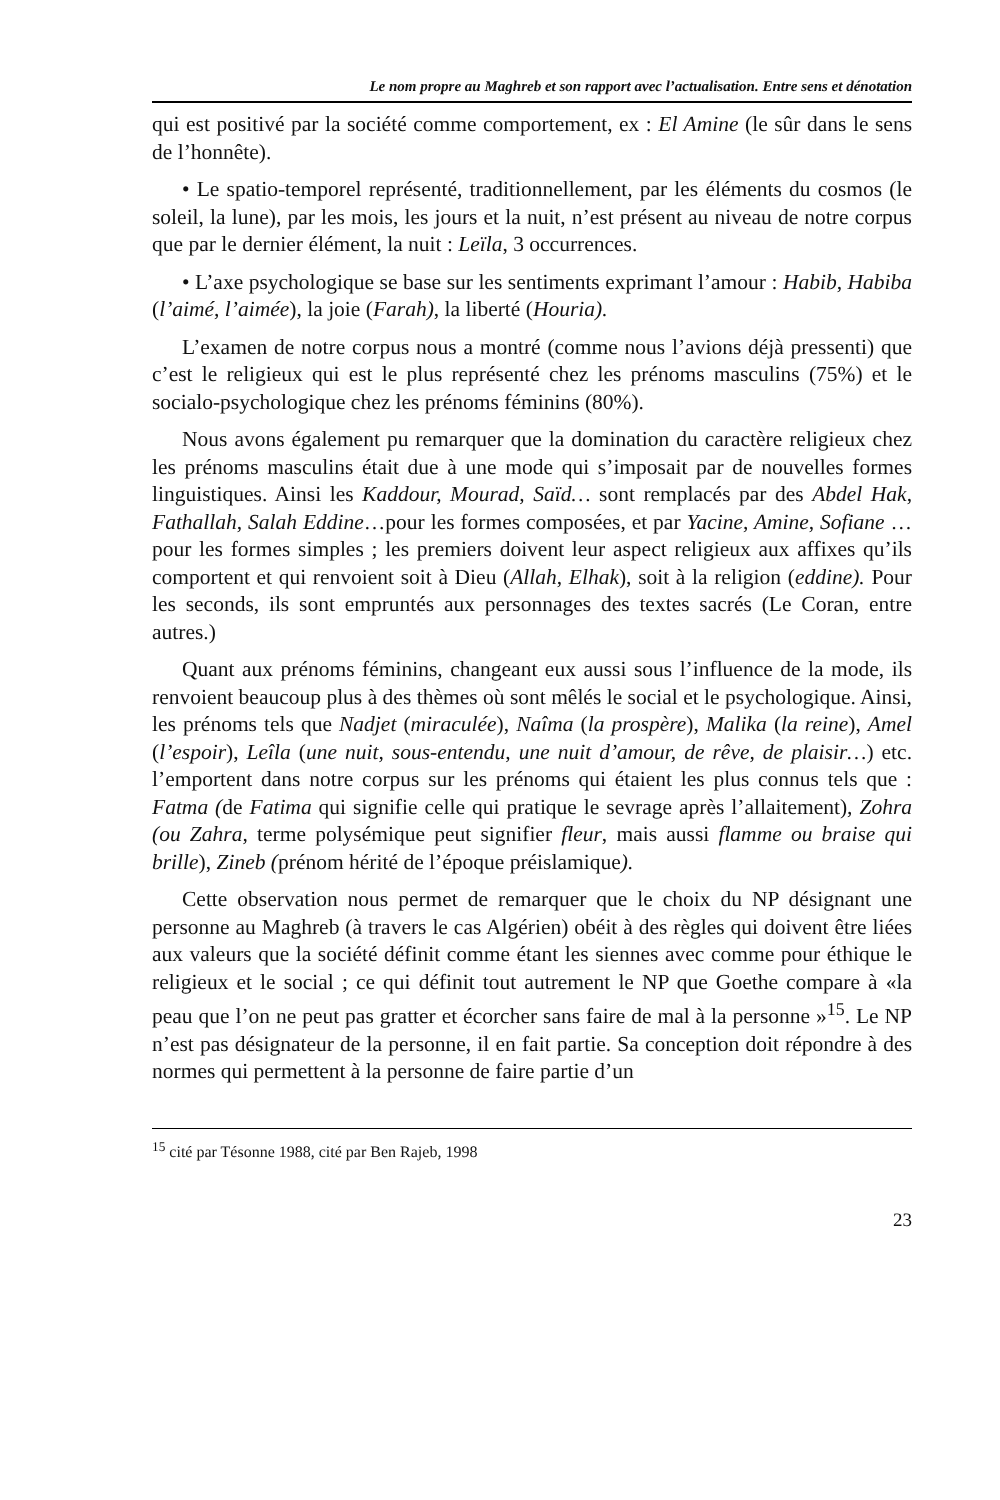Le nom propre au Maghreb et son rapport avec l’actualisation. Entre sens et dénotation
qui est positivé par la société comme comportement, ex : El Amine (le sûr dans le sens de l’honnête).
• Le spatio-temporel représenté, traditionnellement, par les éléments du cosmos (le soleil, la lune), par les mois, les jours et la nuit, n’est présent au niveau de notre corpus que par le dernier élément, la nuit : Leïla, 3 occurrences.
• L’axe psychologique se base sur les sentiments exprimant l’amour : Habib, Habiba (l’aimé, l’aimée), la joie (Farah), la liberté (Houria).
L’examen de notre corpus nous a montré (comme nous l’avions déjà pressenti) que c’est le religieux qui est le plus représenté chez les prénoms masculins (75%) et le socialo-psychologique chez les prénoms féminins (80%).
Nous avons également pu remarquer que la domination du caractère religieux chez les prénoms masculins était due à une mode qui s’imposait par de nouvelles formes linguistiques. Ainsi les Kaddour, Mourad, Saïd… sont remplacés par des Abdel Hak, Fathallah, Salah Eddine…pour les formes composées, et par Yacine, Amine, Sofiane … pour les formes simples ; les premiers doivent leur aspect religieux aux affixes qu’ils comportent et qui renvoient soit à Dieu (Allah, Elhak), soit à la religion (eddine). Pour les seconds, ils sont empruntés aux personnages des textes sacrés (Le Coran, entre autres.)
Quant aux prénoms féminins, changeant eux aussi sous l’influence de la mode, ils renvoient beaucoup plus à des thèmes où sont mêlés le social et le psychologique. Ainsi, les prénoms tels que Nadjet (miraculée), Naîma (la prospère), Malika (la reine), Amel (l’espoir), Leîla (une nuit, sous-entendu, une nuit d’amour, de rêve, de plaisir…) etc. l’emportent dans notre corpus sur les prénoms qui étaient les plus connus tels que : Fatma (de Fatima qui signifie celle qui pratique le sevrage après l’allaitement), Zohra (ou Zahra, terme polysémique peut signifier fleur, mais aussi flamme ou braise qui brille), Zineb (prénom hérité de l’époque préislamique).
Cette observation nous permet de remarquer que le choix du NP désignant une personne au Maghreb (à travers le cas Algérien) obéit à des règles qui doivent être liées aux valeurs que la société définit comme étant les siennes avec comme pour éthique le religieux et le social ; ce qui définit tout autrement le NP que Goethe compare à «la peau que l’on ne peut pas gratter et écorcher sans faire de mal à la personne »<sup>15</sup>. Le NP n’est pas désignateur de la personne, il en fait partie. Sa conception doit répondre à des normes qui permettent à la personne de faire partie d’un
<sup>15</sup> cité par Tésonne 1988, cité par Ben Rajeb, 1998
23